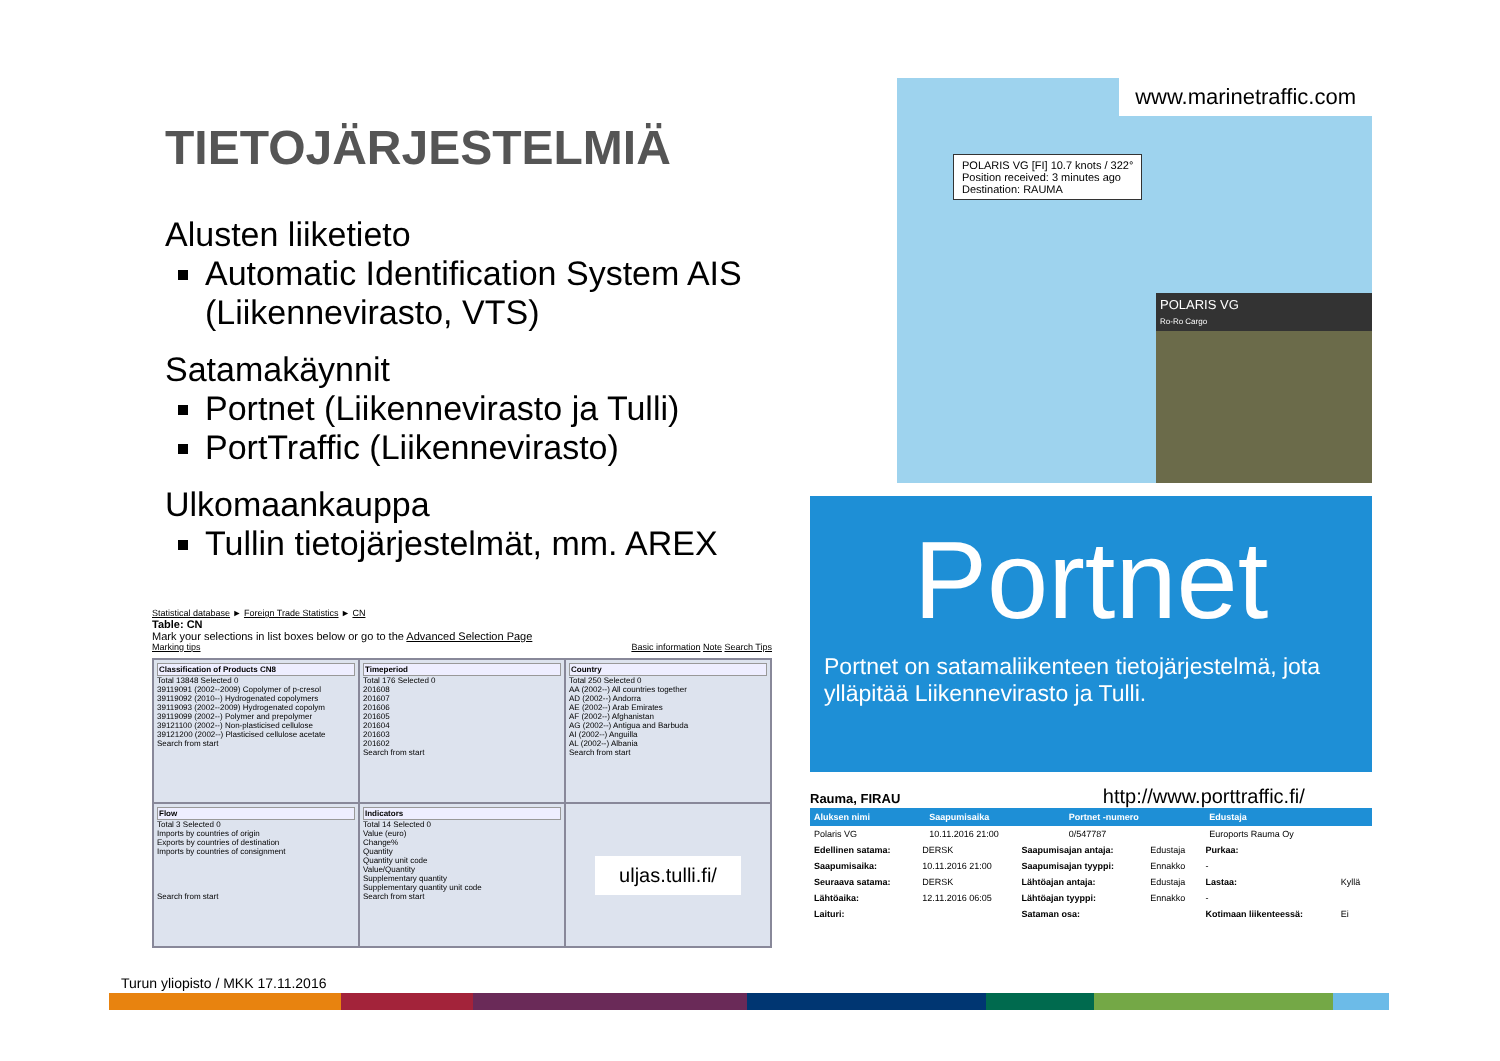TIETOJÄRJESTELMIÄ
Alusten liiketieto
Automatic Identification System AIS (Liikennevirasto, VTS)
Satamakäynnit
Portnet (Liikennevirasto ja Tulli)
PortTraffic (Liikennevirasto)
Ulkomaankauppa
Tullin tietojärjestelmät, mm. AREX
Statistical database ► Foreign Trade Statistics ► CN
Table: CN
Mark your selections in list boxes below or go to the Advanced Selection Page
Marking tips Basic information Note Search Tips
Classification of Products CN8
Total 13848 Selected 0
39119091 (2002--2009) Copolymer of p-cresol
39119092 (2010--) Hydrogenated copolymers
39119093 (2002--2009) Hydrogenated copolym
39119099 (2002--) Polymer and prepolymer
39121100 (2002--) Non-plasticised cellulose
39121200 (2002--) Plasticised cellulose acetate
Search from start
Timeperiod
Total 176 Selected 0
201608
201607
201606
201605
201604
201603
201602
Search from start
Country
Total 250 Selected 0
AA (2002--) All countries together
AD (2002--) Andorra
AE (2002--) Arab Emirates
AF (2002--) Afghanistan
AG (2002--) Antigua and Barbuda
AI (2002--) Anguilla
AL (2002--) Albania
Search from start
Flow
Total 3 Selected 0
Imports by countries of origin
Exports by countries of destination
Imports by countries of consignment
Search from start
Indicators
Total 14 Selected 0
Value (euro)
Change%
Quantity
Quantity unit code
Value/Quantity
Supplementary quantity
Supplementary quantity unit code
Search from start
uljas.tulli.fi/
www.marinetraffic.com
POLARIS VG [FI] 10.7 knots / 322°
Position received: 3 minutes ago
Destination: RAUMA
POLARIS VG
Ro-Ro Cargo
Portnet
Portnet on satamaliikenteen tietojärjestelmä, jota ylläpitää Liikennevirasto ja Tulli.
Rauma, FIRAU http://www.porttraffic.fi/
| Aluksen nimi | Saapumisaika | Portnet -numero | Edustaja |
| --- | --- | --- | --- |
| Polaris VG | 10.11.2016 21:00 | 0/547787 | Euroports Rauma Oy |
| Edellinen satama: | DERSK | Saapumisajan antaja: | Edustaja | Purkaa: | |
| Saapumisaika: | 10.11.2016 21:00 | Saapumisajan tyyppi: | Ennakko | - | |
| Seuraava satama: | DERSK | Lähtöajan antaja: | Edustaja | Lastaa: | Kyllä |
| Lähtöaika: | 12.11.2016 06:05 | Lähtöajan tyyppi: | Ennakko | - | |
| Laituri: | | Sataman osa: | | Kotimaan liikenteessä: | Ei |
Turun yliopisto / MKK 17.11.2016